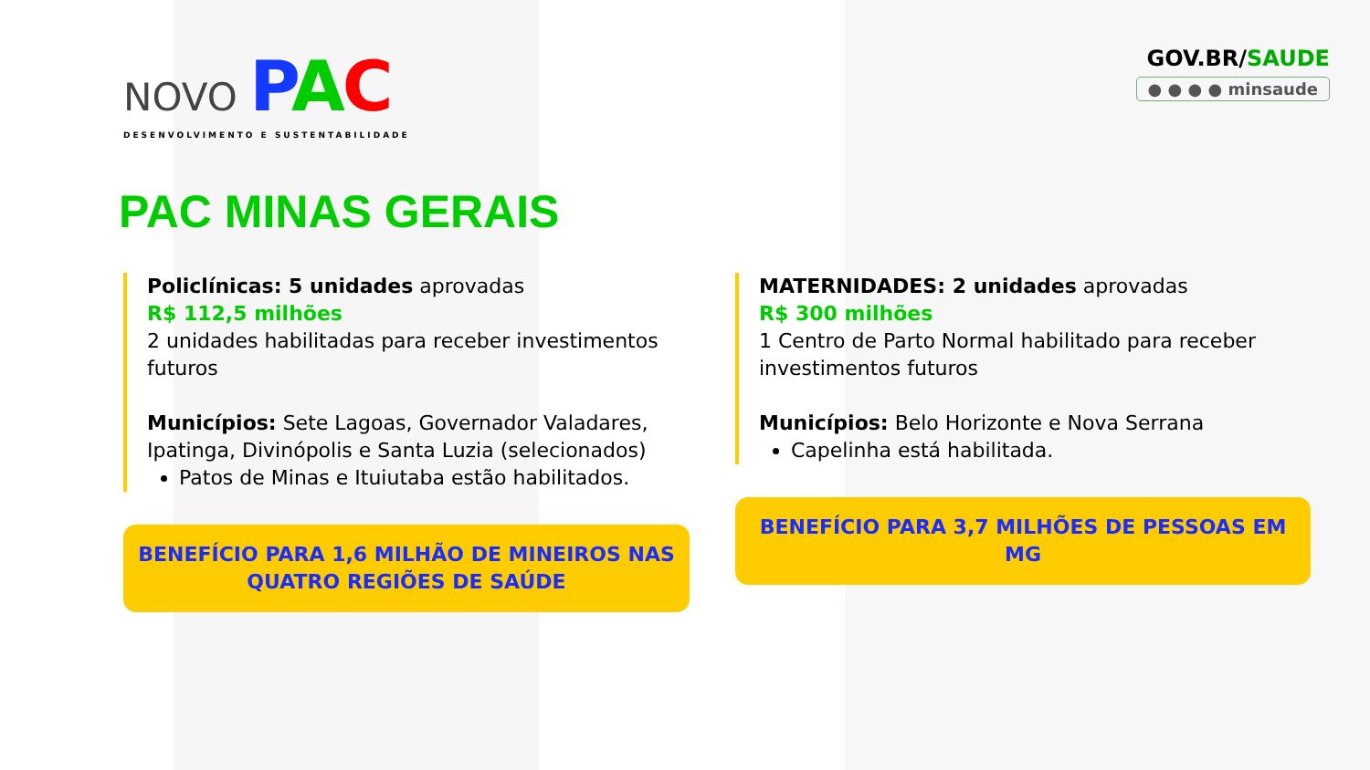NOVO PAC
DESENVOLVIMENTO E SUSTENTABILIDADE
GOV.BR/SAUDE
● ● ● ● minsaude
PAC MINAS GERAIS
Policlínicas: 5 unidades aprovadas
R$ 112,5 milhões
2 unidades habilitadas para receber investimentos futuros
Municípios: Sete Lagoas, Governador Valadares, Ipatinga, Divinópolis e Santa Luzia (selecionados)
Patos de Minas e Ituiutaba estão habilitados.
BENEFÍCIO PARA 1,6 MILHÃO DE MINEIROS NAS QUATRO REGIÕES DE SAÚDE
MATERNIDADES: 2 unidades aprovadas
R$ 300 milhões
1 Centro de Parto Normal habilitado para receber investimentos futuros
Municípios: Belo Horizonte e Nova Serrana
Capelinha está habilitada.
BENEFÍCIO PARA 3,7 MILHÕES DE PESSOAS EM MG